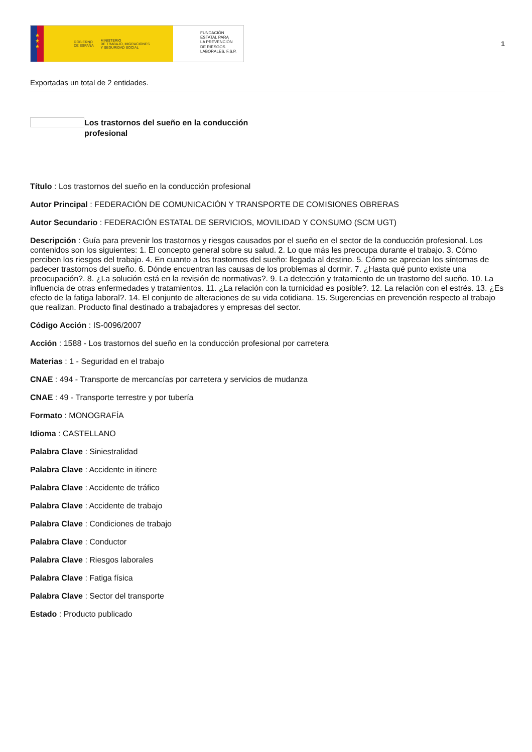★
★
★
GOBIERNO
DE ESPAÑA MINISTERIO
DE TRABAJO, MIGRACIONES
Y SEGURIDAD SOCIAL
FUNDACIÓN
ESTATAL PARA
LA PREVENCIÓN
DE RIESGOS
LABORALES, F.S.P.
1
Exportadas un total de 2 entidades.
Los trastornos del sueño en la conducción profesional
Título : Los trastornos del sueño en la conducción profesional
Autor Principal : FEDERACIÓN DE COMUNICACIÓN Y TRANSPORTE DE COMISIONES OBRERAS
Autor Secundario : FEDERACIÓN ESTATAL DE SERVICIOS, MOVILIDAD Y CONSUMO (SCM UGT)
Descripción : Guía para prevenir los trastornos y riesgos causados por el sueño en el sector de la conducción profesional. Los contenidos son los siguientes: 1. El concepto general sobre su salud. 2. Lo que más les preocupa durante el trabajo. 3. Cómo perciben los riesgos del trabajo. 4. En cuanto a los trastornos del sueño: llegada al destino. 5. Cómo se aprecian los síntomas de padecer trastornos del sueño. 6. Dónde encuentran las causas de los problemas al dormir. 7. ¿Hasta qué punto existe una preocupación?. 8. ¿La solución está en la revisión de normativas?. 9. La detección y tratamiento de un trastorno del sueño. 10. La influencia de otras enfermedades y tratamientos. 11. ¿La relación con la turnicidad es posible?. 12. La relación con el estrés. 13. ¿Es efecto de la fatiga laboral?. 14. El conjunto de alteraciones de su vida cotidiana. 15. Sugerencias en prevención respecto al trabajo que realizan. Producto final destinado a trabajadores y empresas del sector.
Código Acción : IS-0096/2007
Acción : 1588 - Los trastornos del sueño en la conducción profesional por carretera
Materias : 1 - Seguridad en el trabajo
CNAE : 494 - Transporte de mercancías por carretera y servicios de mudanza
CNAE : 49 - Transporte terrestre y por tubería
Formato : MONOGRAFÍA
Idioma : CASTELLANO
Palabra Clave : Siniestralidad
Palabra Clave : Accidente in itinere
Palabra Clave : Accidente de tráfico
Palabra Clave : Accidente de trabajo
Palabra Clave : Condiciones de trabajo
Palabra Clave : Conductor
Palabra Clave : Riesgos laborales
Palabra Clave : Fatiga física
Palabra Clave : Sector del transporte
Estado : Producto publicado